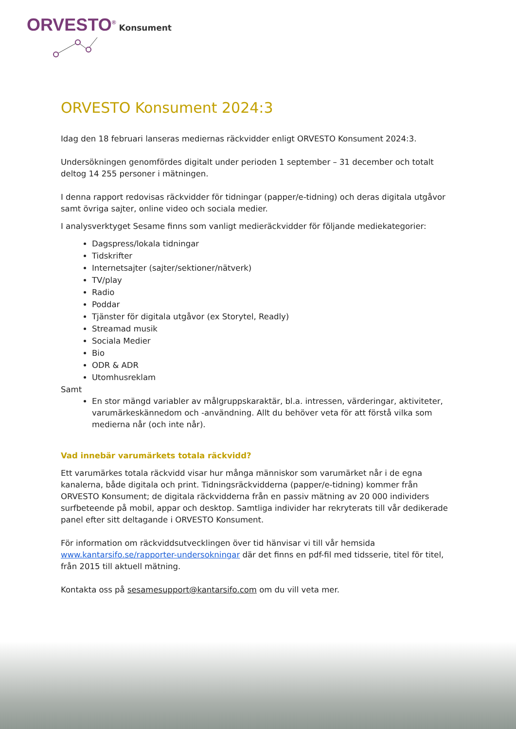ORVESTO<sup>®</sup> Konsument
ORVESTO Konsument 2024:3
Idag den 18 februari lanseras mediernas räckvidder enligt ORVESTO Konsument 2024:3.
Undersökningen genomfördes digitalt under perioden 1 september – 31 december och totalt deltog 14 255 personer i mätningen.
I denna rapport redovisas räckvidder för tidningar (papper/e-tidning) och deras digitala utgåvor samt övriga sajter, online video och sociala medier.
I analysverktyget Sesame finns som vanligt medieräckvidder för följande mediekategorier:
Dagspress/lokala tidningar
Tidskrifter
Internetsajter (sajter/sektioner/nätverk)
TV/play
Radio
Poddar
Tjänster för digitala utgåvor (ex Storytel, Readly)
Streamad musik
Sociala Medier
Bio
ODR & ADR
Utomhusreklam
Samt
En stor mängd variabler av målgruppskaraktär, bl.a. intressen, värderingar, aktiviteter, varumärkeskännedom och -användning. Allt du behöver veta för att förstå vilka som medierna når (och inte når).
Vad innebär varumärkets totala räckvidd?
Ett varumärkes totala räckvidd visar hur många människor som varumärket når i de egna kanalerna, både digitala och print. Tidningsräckvidderna (papper/e-tidning) kommer från ORVESTO Konsument; de digitala räckvidderna från en passiv mätning av 20 000 individers surfbeteende på mobil, appar och desktop. Samtliga individer har rekryterats till vår dedikerade panel efter sitt deltagande i ORVESTO Konsument.
För information om räckviddsutvecklingen över tid hänvisar vi till vår hemsida www.kantarsifo.se/rapporter-undersokningar där det finns en pdf-fil med tidsserie, titel för titel, från 2015 till aktuell mätning.
Kontakta oss på sesamesupport@kantarsifo.com om du vill veta mer.